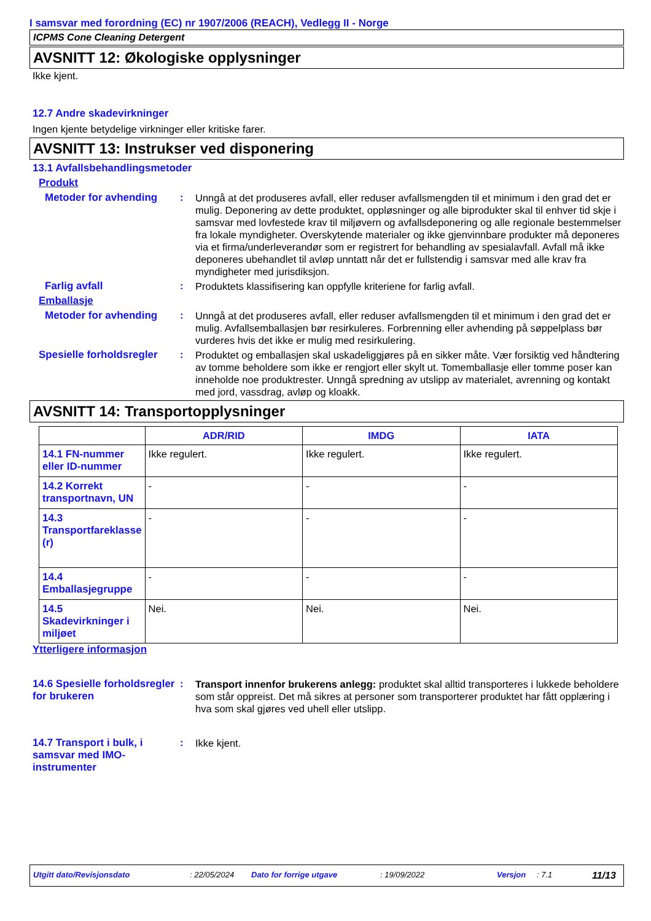I samsvar med forordning (EC) nr 1907/2006 (REACH), Vedlegg II - Norge
ICPMS Cone Cleaning Detergent
AVSNITT 12: Økologiske opplysninger
Ikke kjent.
12.7 Andre skadevirkninger
Ingen kjente betydelige virkninger eller kritiske farer.
AVSNITT 13: Instrukser ved disponering
13.1 Avfallsbehandlingsmetoder
Produkt
Metoder for avhending :
Unngå at det produseres avfall, eller reduser avfallsmengden til et minimum i den grad det er mulig. Deponering av dette produktet, oppløsninger og alle biprodukter skal til enhver tid skje i samsvar med lovfestede krav til miljøvern og avfallsdeponering og alle regionale bestemmelser fra lokale myndigheter. Overskytende materialer og ikke gjenvinnbare produkter må deponeres via et firma/underleverandør som er registrert for behandling av spesialavfall. Avfall må ikke deponeres ubehandlet til avløp unntatt når det er fullstendig i samsvar med alle krav fra myndigheter med jurisdiksjon.
Farlig avfall :
Produktets klassifisering kan oppfylle kriteriene for farlig avfall.
Emballasje
Metoder for avhending :
Unngå at det produseres avfall, eller reduser avfallsmengden til et minimum i den grad det er mulig. Avfallsemballasjen bør resirkuleres. Forbrenning eller avhending på søppelplass bør vurderes hvis det ikke er mulig med resirkulering.
Spesielle forholdsregler
:
Produktet og emballasjen skal uskadeliggjøres på en sikker måte. Vær forsiktig ved håndtering av tomme beholdere som ikke er rengjort eller skylt ut. Tomemballasje eller tomme poser kan inneholde noe produktrester. Unngå spredning av utslipp av materialet, avrenning og kontakt med jord, vassdrag, avløp og kloakk.
AVSNITT 14: Transportopplysninger
| | ADR/RID | IMDG | IATA |
| --- | --- | --- | --- |
| 14.1 FN-nummer eller ID-nummer | Ikke regulert. | Ikke regulert. | Ikke regulert. |
| 14.2 Korrekt transportnavn, UN | - | - | - |
| 14.3 Transportfareklasse (r) | - | - | - |
| 14.4 Emballasjegruppe | - | - | - |
| 14.5 Skadevirkninger i miljøet | Nei. | Nei. | Nei. |
Ytterligere informasjon
14.6 Spesielle forholdsregler for brukeren
:
Transport innenfor brukerens anlegg: produktet skal alltid transporteres i lukkede beholdere som står oppreist. Det må sikres at personer som transporterer produktet har fått opplæring i hva som skal gjøres ved uhell eller utslipp.
14.7 Transport i bulk, i samsvar med IMO-instrumenter
:
Ikke kjent.
Utgitt dato/Revisjonsdato: 22/05/2024 Dato for forrige utgave: 19/09/2022 Versjon: 7.1 11/13